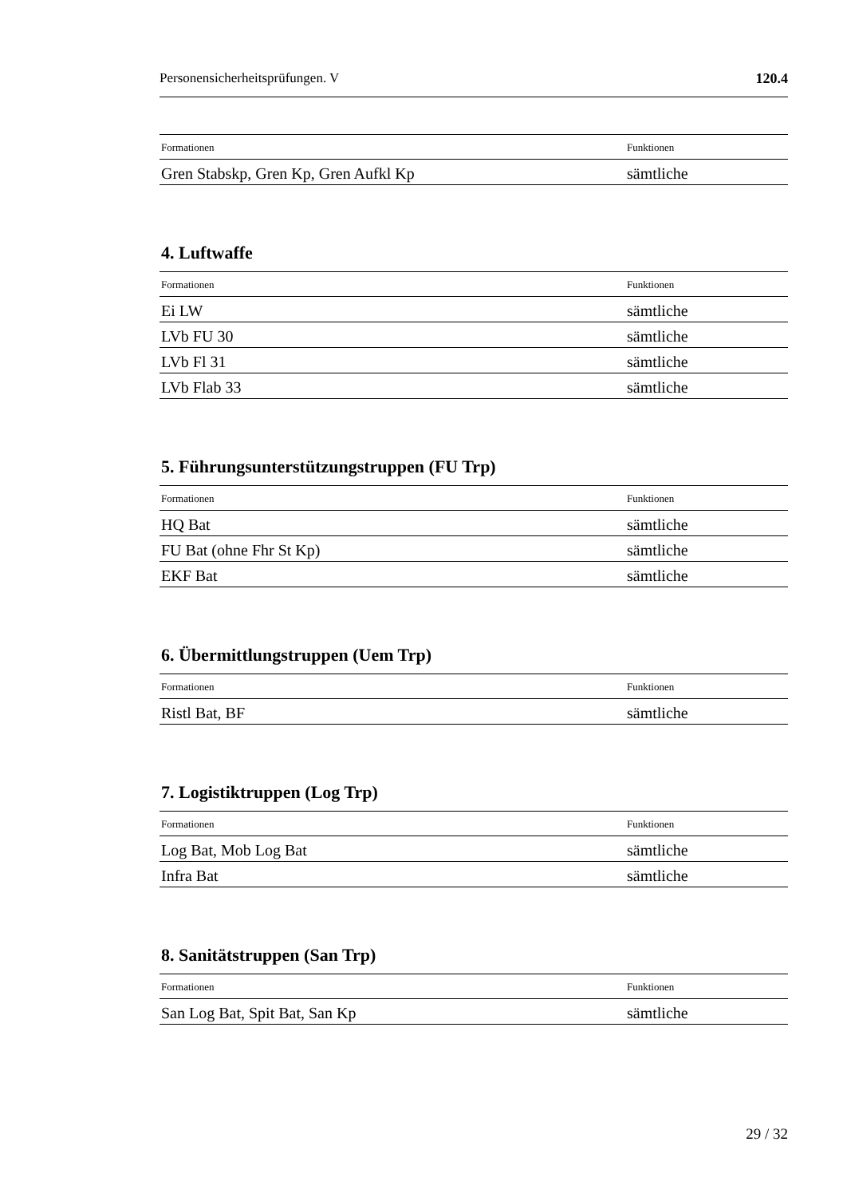Personensicherheitsprüfungen. V 120.4
| Formationen | Funktionen |
| --- | --- |
| Gren Stabskp, Gren Kp, Gren Aufkl Kp | sämtliche |
4. Luftwaffe
| Formationen | Funktionen |
| --- | --- |
| Ei LW | sämtliche |
| LVb FU 30 | sämtliche |
| LVb Fl 31 | sämtliche |
| LVb Flab 33 | sämtliche |
5. Führungsunterstützungstruppen (FU Trp)
| Formationen | Funktionen |
| --- | --- |
| HQ Bat | sämtliche |
| FU Bat (ohne Fhr St Kp) | sämtliche |
| EKF Bat | sämtliche |
6. Übermittlungstruppen (Uem Trp)
| Formationen | Funktionen |
| --- | --- |
| Ristl Bat, BF | sämtliche |
7. Logistiktruppen (Log Trp)
| Formationen | Funktionen |
| --- | --- |
| Log Bat, Mob Log Bat | sämtliche |
| Infra Bat | sämtliche |
8. Sanitätstruppen (San Trp)
| Formationen | Funktionen |
| --- | --- |
| San Log Bat, Spit Bat, San Kp | sämtliche |
29 / 32